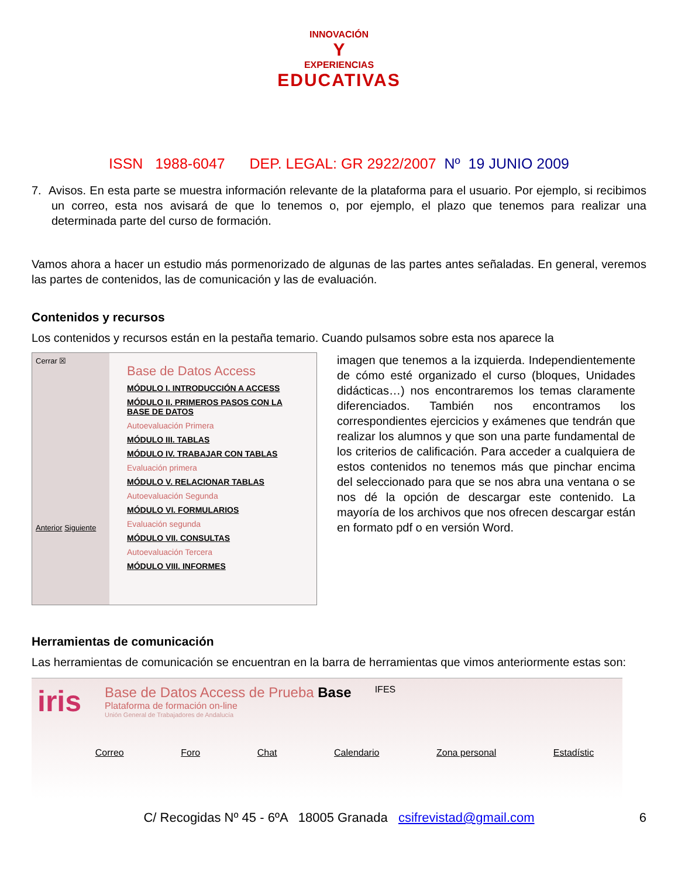INNOVACIÓN
Y
EXPERIENCIAS
EDUCATIVAS
ISSN 1988-6047 DEP. LEGAL: GR 2922/2007 Nº 19 JUNIO 2009
7. Avisos. En esta parte se muestra información relevante de la plataforma para el usuario. Por ejemplo, si recibimos un correo, esta nos avisará de que lo tenemos o, por ejemplo, el plazo que tenemos para realizar una determinada parte del curso de formación.
Vamos ahora a hacer un estudio más pormenorizado de algunas de las partes antes señaladas. En general, veremos las partes de contenidos, las de comunicación y las de evaluación.
Contenidos y recursos
Los contenidos y recursos están en la pestaña temario. Cuando pulsamos sobre esta nos aparece la
Cerrar ☒
Anterior Siguiente
Base de Datos Access
MÓDULO I. INTRODUCCIÓN A ACCESS
MÓDULO II. PRIMEROS PASOS CON LA BASE DE DATOS
Autoevaluación Primera
MÓDULO III. TABLAS
MÓDULO IV. TRABAJAR CON TABLAS
Evaluación primera
MÓDULO V. RELACIONAR TABLAS
Autoevaluación Segunda
MÓDULO VI. FORMULARIOS
Evaluación segunda
MÓDULO VII. CONSULTAS
Autoevaluación Tercera
MÓDULO VIII. INFORMES
imagen que tenemos a la izquierda. Independientemente de cómo esté organizado el curso (bloques, Unidades didácticas…) nos encontraremos los temas claramente diferenciados. También nos encontramos los correspondientes ejercicios y exámenes que tendrán que realizar los alumnos y que son una parte fundamental de los criterios de calificación. Para acceder a cualquiera de estos contenidos no tenemos más que pinchar encima del seleccionado para que se nos abra una ventana o se nos dé la opción de descargar este contenido. La mayoría de los archivos que nos ofrecen descargar están en formato pdf o en versión Word.
Herramientas de comunicación
Las herramientas de comunicación se encuentran en la barra de herramientas que vimos anteriormente estas son:
iris
Base de Datos Access de Prueba Base
Plataforma de formación on-line
Unión General de Trabajadores de Andalucía
IFES
Correo Foro Chat Calendario Zona personal Estadístic
C/ Recogidas Nº 45 - 6ºA 18005 Granada csifrevistad@gmail.com 6